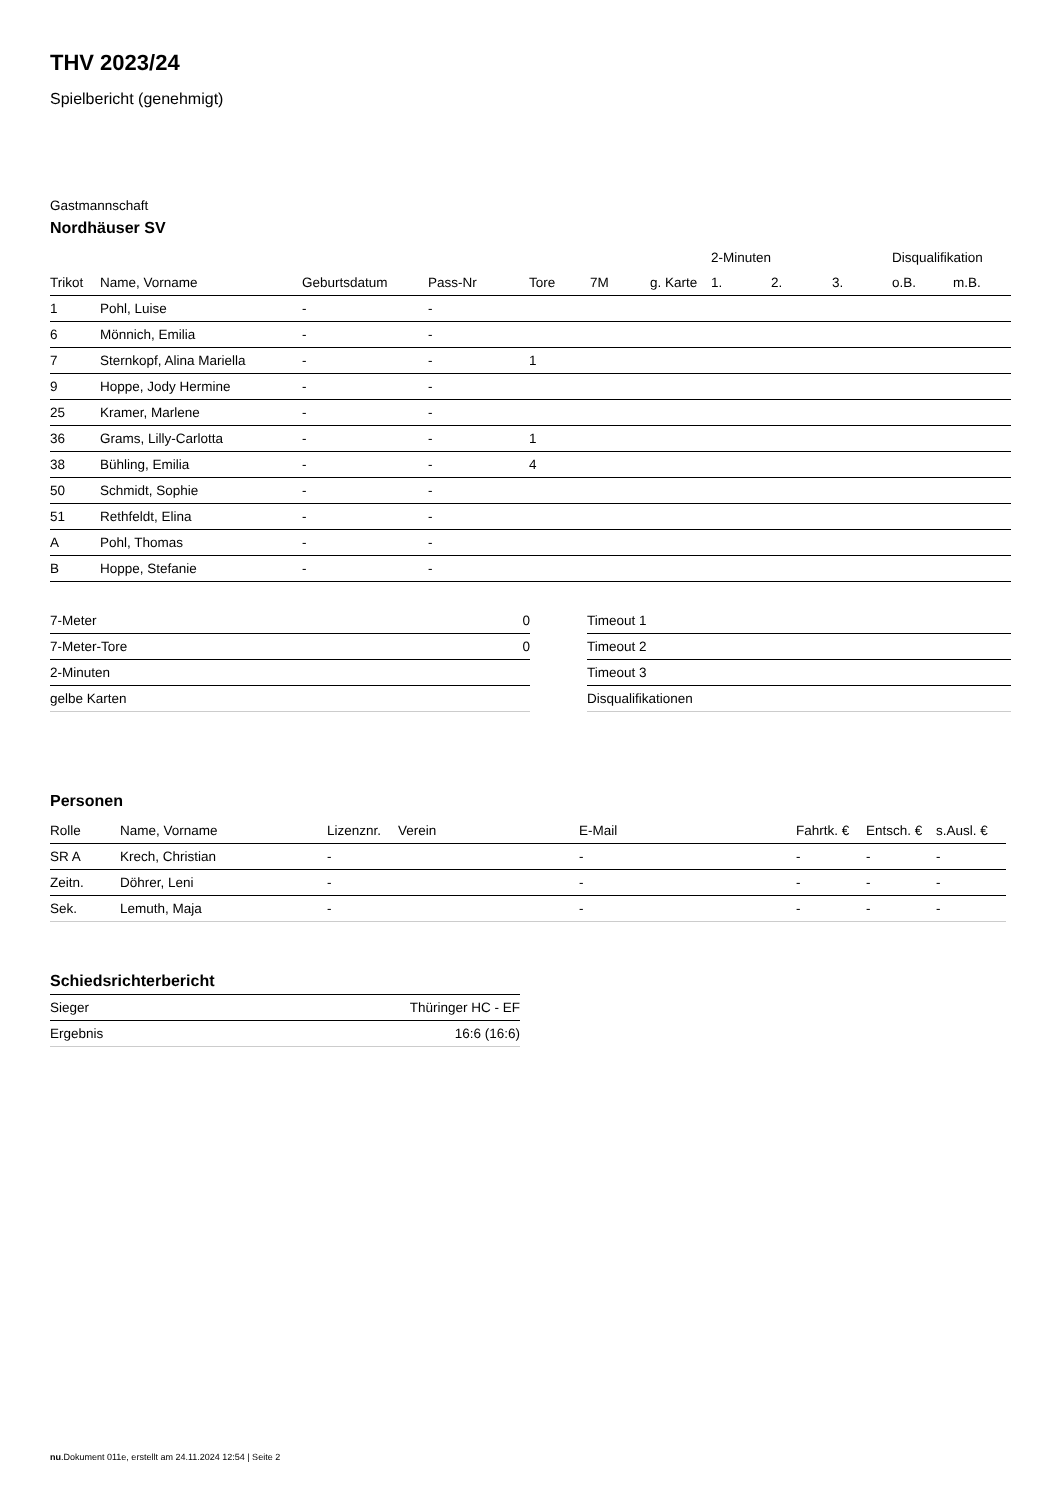THV 2023/24
Spielbericht (genehmigt)
Gastmannschaft
Nordhäuser SV
| | | | | | | | 2-Minuten | | | Disqualifikation | |
| --- | --- | --- | --- | --- | --- | --- | --- | --- | --- | --- | --- |
| Trikot | Name, Vorname | Geburtsdatum | Pass-Nr | Tore | 7M | g. Karte | 1. | 2. | 3. | o.B. | m.B. |
| 1 | Pohl, Luise | - | - | | | | | | | | |
| 6 | Mönnich, Emilia | - | - | | | | | | | | |
| 7 | Sternkopf, Alina Mariella | - | - | 1 | | | | | | | |
| 9 | Hoppe, Jody Hermine | - | - | | | | | | | | |
| 25 | Kramer, Marlene | - | - | | | | | | | | |
| 36 | Grams, Lilly-Carlotta | - | - | 1 | | | | | | | |
| 38 | Bühling, Emilia | - | - | 4 | | | | | | | |
| 50 | Schmidt, Sophie | - | - | | | | | | | | |
| 51 | Rethfeldt, Elina | - | - | | | | | | | | |
| A | Pohl, Thomas | - | - | | | | | | | | |
| B | Hoppe, Stefanie | - | - | | | | | | | | |
| 7-Meter | 0 |
| 7-Meter-Tore | 0 |
| 2-Minuten | |
| gelbe Karten | |
| Timeout 1 |
| Timeout 2 |
| Timeout 3 |
| Disqualifikationen |
Personen
| Rolle | Name, Vorname | Lizenznr. | Verein | E-Mail | Fahrtk. € | Entsch. € | s.Ausl. € |
| --- | --- | --- | --- | --- | --- | --- | --- |
| SR A | Krech, Christian | - | | - | - | - | - |
| Zeitn. | Döhrer, Leni | - | | - | - | - | - |
| Sek. | Lemuth, Maja | - | | - | - | - | - |
Schiedsrichterbericht
| Sieger | Thüringer HC - EF |
| Ergebnis | 16:6 (16:6) |
nu.Dokument 011e, erstellt am 24.11.2024 12:54 | Seite 2